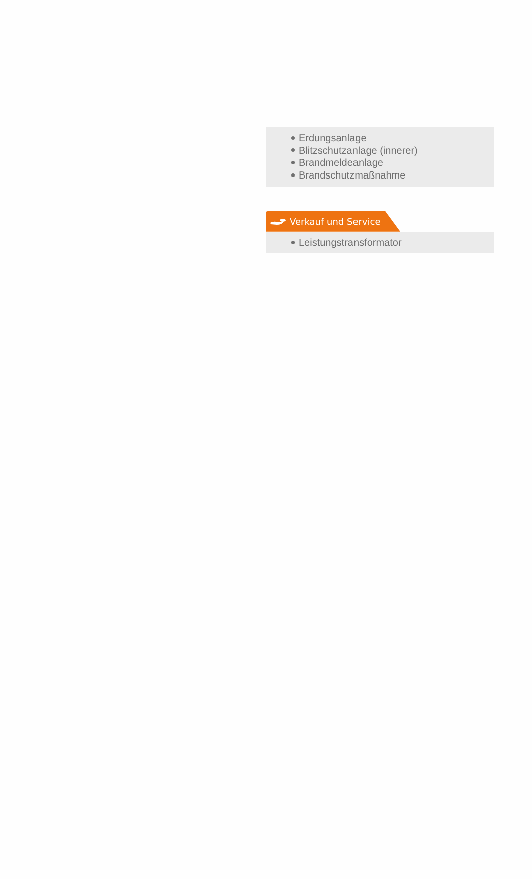Erdungsanlage
Blitzschutzanlage (innerer)
Brandmeldeanlage
Brandschutzmaßnahme
Verkauf und Service
Leistungstransformator